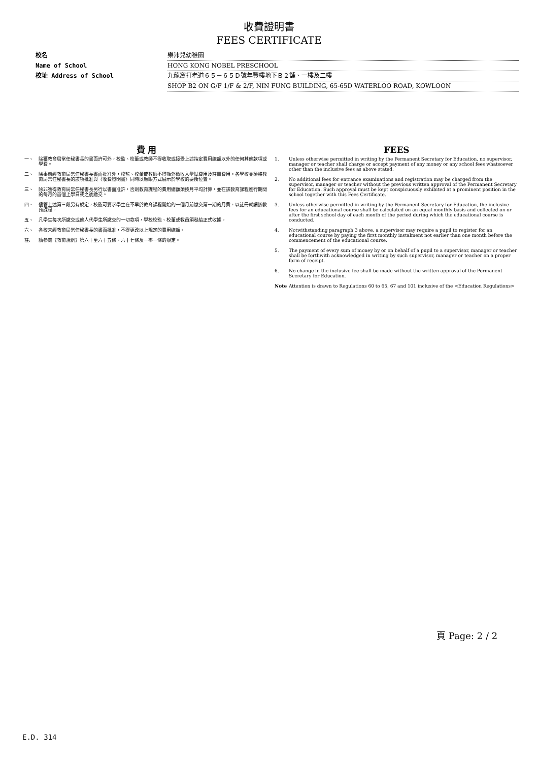收費證明書
FEES CERTIFICATE
校名 樂沛兒幼稚園
Name of School HONG KONG NOBEL PRESCHOOL
校址 Address of School 九龍窩打老道６５－６５Ｄ號年豐樓地下Ｂ２舖、一樓及二樓
SHOP B2 ON G/F 1/F & 2/F, NIN FUNG BUILDING, 65-65D WATERLOO ROAD, KOWLOON
費 用
一、 除獲教育局常任秘書長的書面許可外，校監、校董或教師不得收取或接受上述指定費用總額以外的任何其他款項或學費。
二、 除事前經教育局常任秘書長書面批准外，校監、校董或教師不得額外徵收入學試費用及註冊費用。各學校並須將教育局常任秘書長的該項批准與〈收費證明書〉同時以顯眼方式展示於學校的要衝位置。
三、 除非獲得教育局常任秘書長另行以書面准許，否則教育課程的費用總額須按月平均計算，並在該教育課程進行期間的每月的首個上學日或之後繳交。
四、 儘管上述第三段另有規定，校監可要求學生在不早於教育課程開始的一個月前繳交第一期的月費，以註冊就讀該教育課程。
五、 凡學生每次所繳交或他人代學生所繳交的一切款項，學校校監、校董或教員須發給正式收據。
六、 各校未經教育局常任秘書長的書面批准，不得更改以上規定的費用總額。
註: 請參閱《教育規例》第六十至六十五條、六十七條及一零一條的規定。
FEES
1. Unless otherwise permitted in writing by the Permanent Secretary for Education, no supervisor, manager or teacher shall charge or accept payment of any money or any school fees whatsoever other than the inclusive fees as above stated.
2. No additional fees for entrance examinations and registration may be charged from the supervisor, manager or teacher without the previous written approval of the Permanent Secretary for Education. Such approval must be kept conspicuously exhibited at a prominent position in the school together with this Fees Certificate.
3. Unless otherwise permitted in writing by the Permanent Secretary for Education, the inclusive fees for an educational course shall be calculated on an equal monthly basis and collected on or after the first school day of each month of the period during which the educational course is conducted.
4. Notwithstanding paragraph 3 above, a supervisor may require a pupil to register for an educational course by paying the first monthly instalment not earlier than one month before the commencement of the educational course.
5. The payment of every sum of money by or on behalf of a pupil to a supervisor, manager or teacher shall be forthwith acknowledged in writing by such supervisor, manager or teacher on a proper form of receipt.
6. No change in the inclusive fee shall be made without the written approval of the Permanent Secretary for Education.
Note Attention is drawn to Regulations 60 to 65, 67 and 101 inclusive of the <Education Regulations>
頁 Page: 2 / 2
E.D. 314